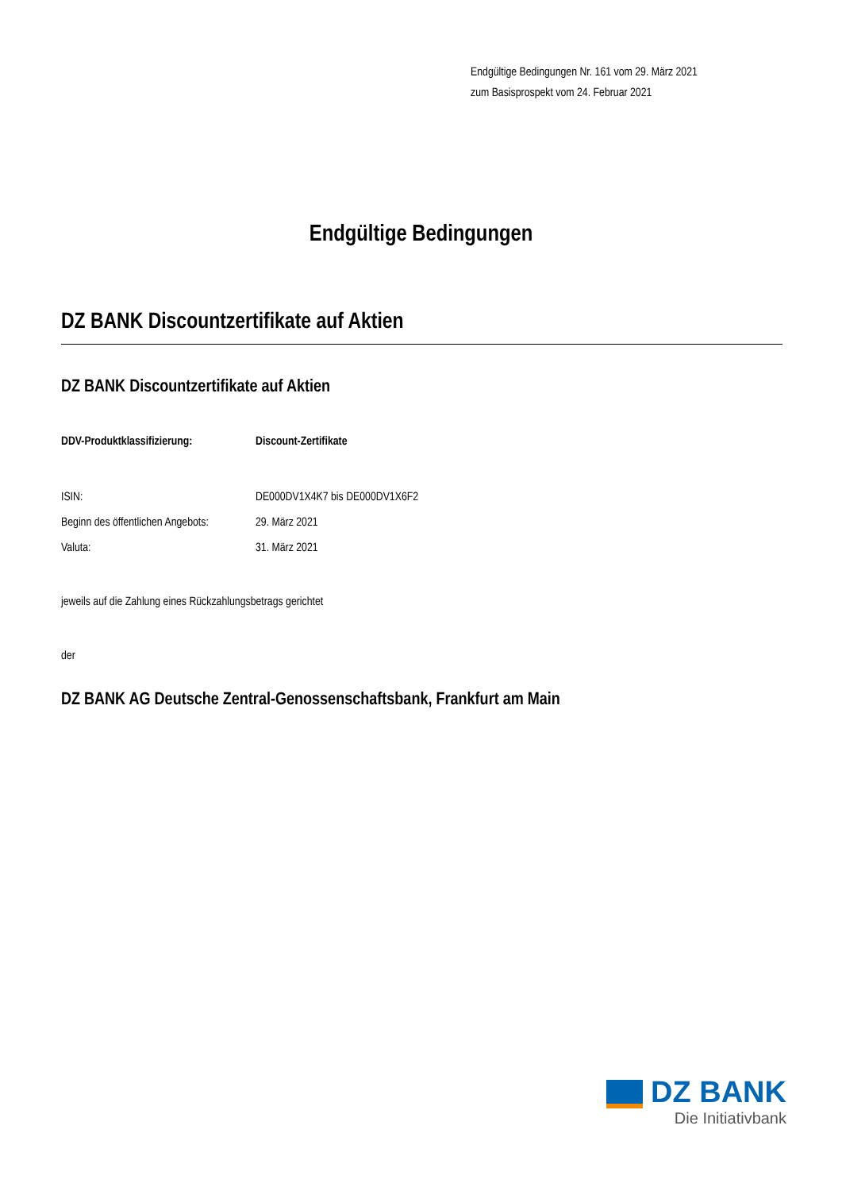Endgültige Bedingungen Nr. 161 vom 29. März 2021
zum Basisprospekt vom 24. Februar 2021
Endgültige Bedingungen
DZ BANK Discountzertifikate auf Aktien
DZ BANK Discountzertifikate auf Aktien
DDV-Produktklassifizierung: Discount-Zertifikate
ISIN: DE000DV1X4K7 bis DE000DV1X6F2
Beginn des öffentlichen Angebots:
29. März 2021
Valuta: 31. März 2021
jeweils auf die Zahlung eines Rückzahlungsbetrags gerichtet
der
DZ BANK AG Deutsche Zentral-Genossenschaftsbank, Frankfurt am Main
DZ BANK
Die Initiativbank